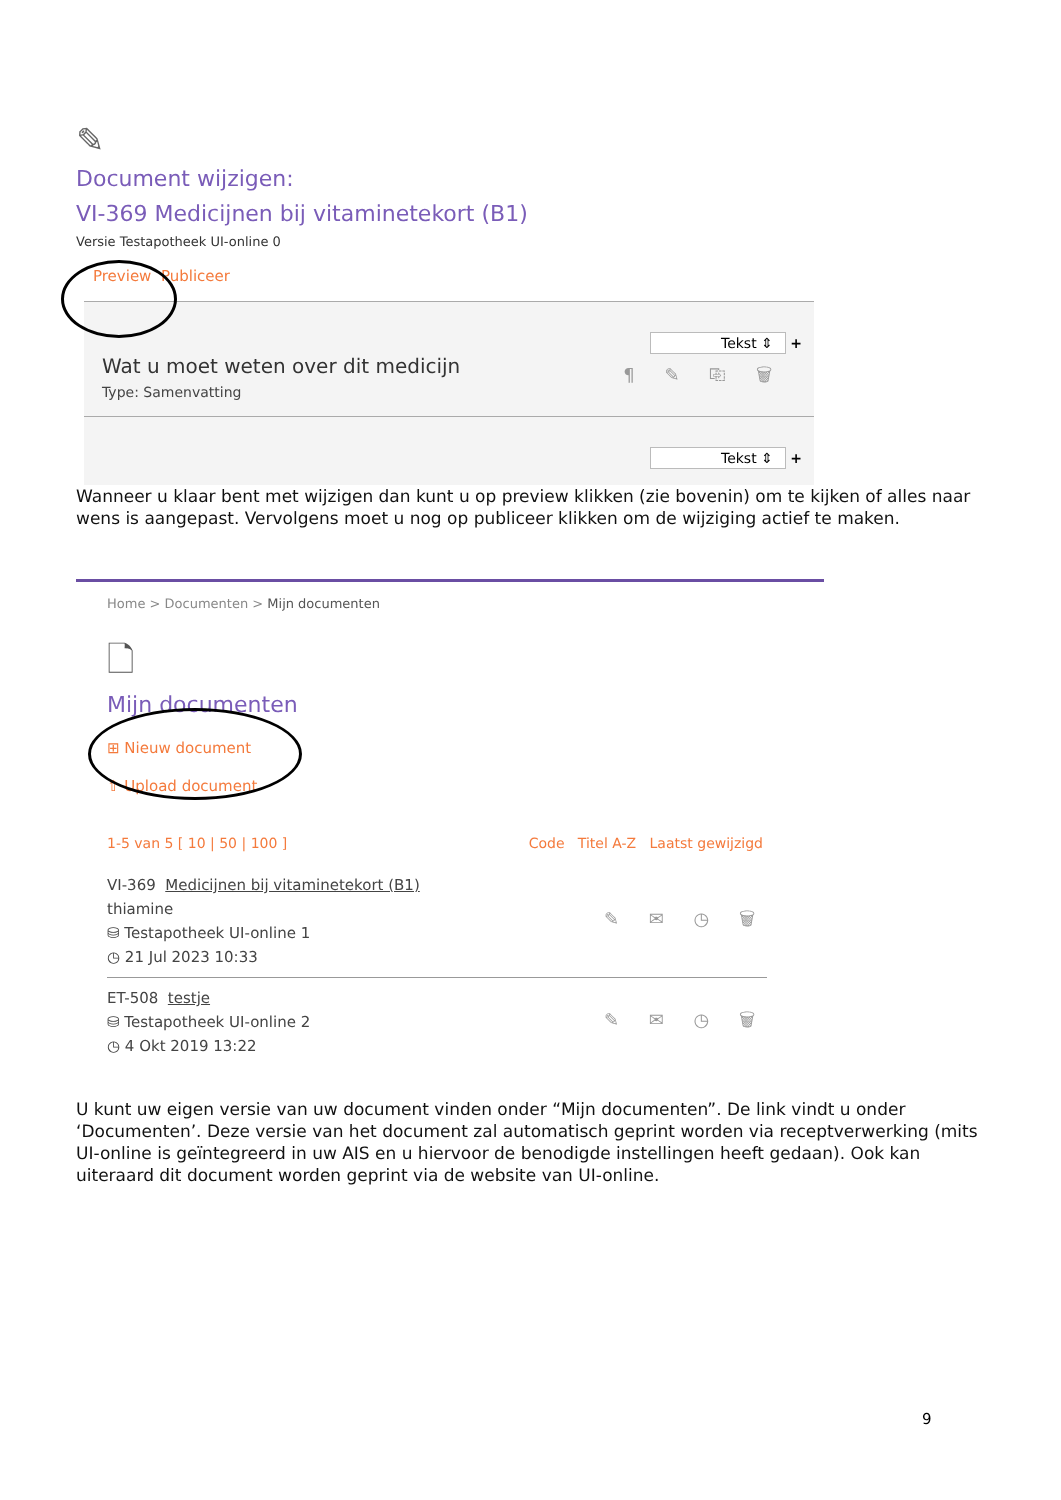✎
Document wijzigen:
VI-369 Medicijnen bij vitaminetekort (B1)
Versie Testapotheek UI-online 0
Preview Publiceer
Tekst ⇕ +
Wat u moet weten over dit medicijn
Type: Samenvatting
¶ ✎ ⎘ 🗑
Tekst ⇕ +
Wanneer u klaar bent met wijzigen dan kunt u op preview klikken (zie bovenin) om te kijken of alles naar wens is aangepast. Vervolgens moet u nog op publiceer klikken om de wijziging actief te maken.
Home > Documenten > Mijn documenten
🗋
Mijn documenten
⊞ Nieuw document
⇧ Upload document
1-5 van 5 [ 10 | 50 | 100 ] Code Titel A-Z Laatst gewijzigd
VI-369 Medicijnen bij vitaminetekort (B1)
thiamine
⛁ Testapotheek UI-online 1
◷ 21 Jul 2023 10:33
✎ ✉ ◷ 🗑
ET-508 testje
⛁ Testapotheek UI-online 2
◷ 4 Okt 2019 13:22
✎ ✉ ◷ 🗑
U kunt uw eigen versie van uw document vinden onder “Mijn documenten”. De link vindt u onder ‘Documenten’. Deze versie van het document zal automatisch geprint worden via receptverwerking (mits UI-online is geïntegreerd in uw AIS en u hiervoor de benodigde instellingen heeft gedaan). Ook kan uiteraard dit document worden geprint via de website van UI-online.
9